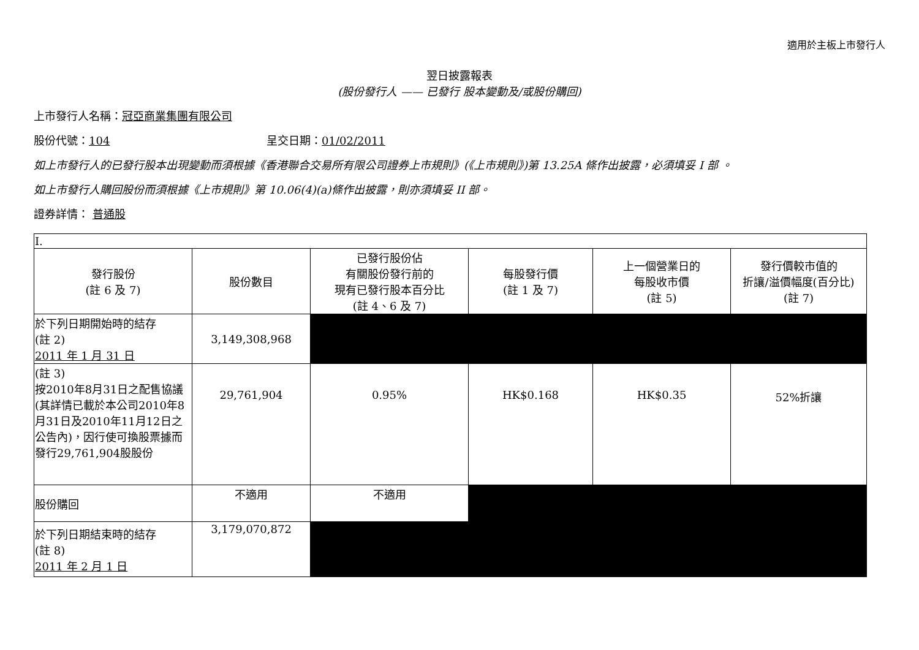適用於主板上市發行人
翌日披露報表
(股份發行人 —— 已發行 股本變動及/或股份購回)
上市發行人名稱：冠亞商業集團有限公司
股份代號：104 呈交日期：01/02/2011
如上市發行人的已發行股本出現變動而須根據《香港聯合交易所有限公司證券上市規則》(《上市規則》)第 13.25A 條作出披露，必須填妥 I 部 。
如上市發行人購回股份而須根據《上市規則》第 10.06(4)(a)條作出披露，則亦須填妥 II 部。
證券詳情： 普通股
| I. | | | | | |
| 發行股份 (註 6 及 7) | 股份數目 | 已發行股份佔 有關股份發行前的 現有已發行股本百分比 (註 4、6 及 7) | 每股發行價 (註 1 及 7) | 上一個營業日的 每股收市價 (註 5) | 發行價較市值的 折讓/溢價幅度(百分比) (註 7) |
| 於下列日期開始時的結存 (註 2) 2011 年 1 月 31 日 | 3,149,308,968 | | | | |
| (註 3) 按2010年8月31日之配售協議(其詳情已載於本公司2010年8月31日及2010年11月12日之公告內)，因行使可換股票據而發行29,761,904股股份 | 29,761,904 | 0.95% | HK$0.168 | HK$0.35 | 52%折讓 |
| 股份購回 | 不適用 | 不適用 | | | |
| 於下列日期結束時的結存 (註 8) 2011 年 2 月 1 日 | 3,179,070,872 | | | | |